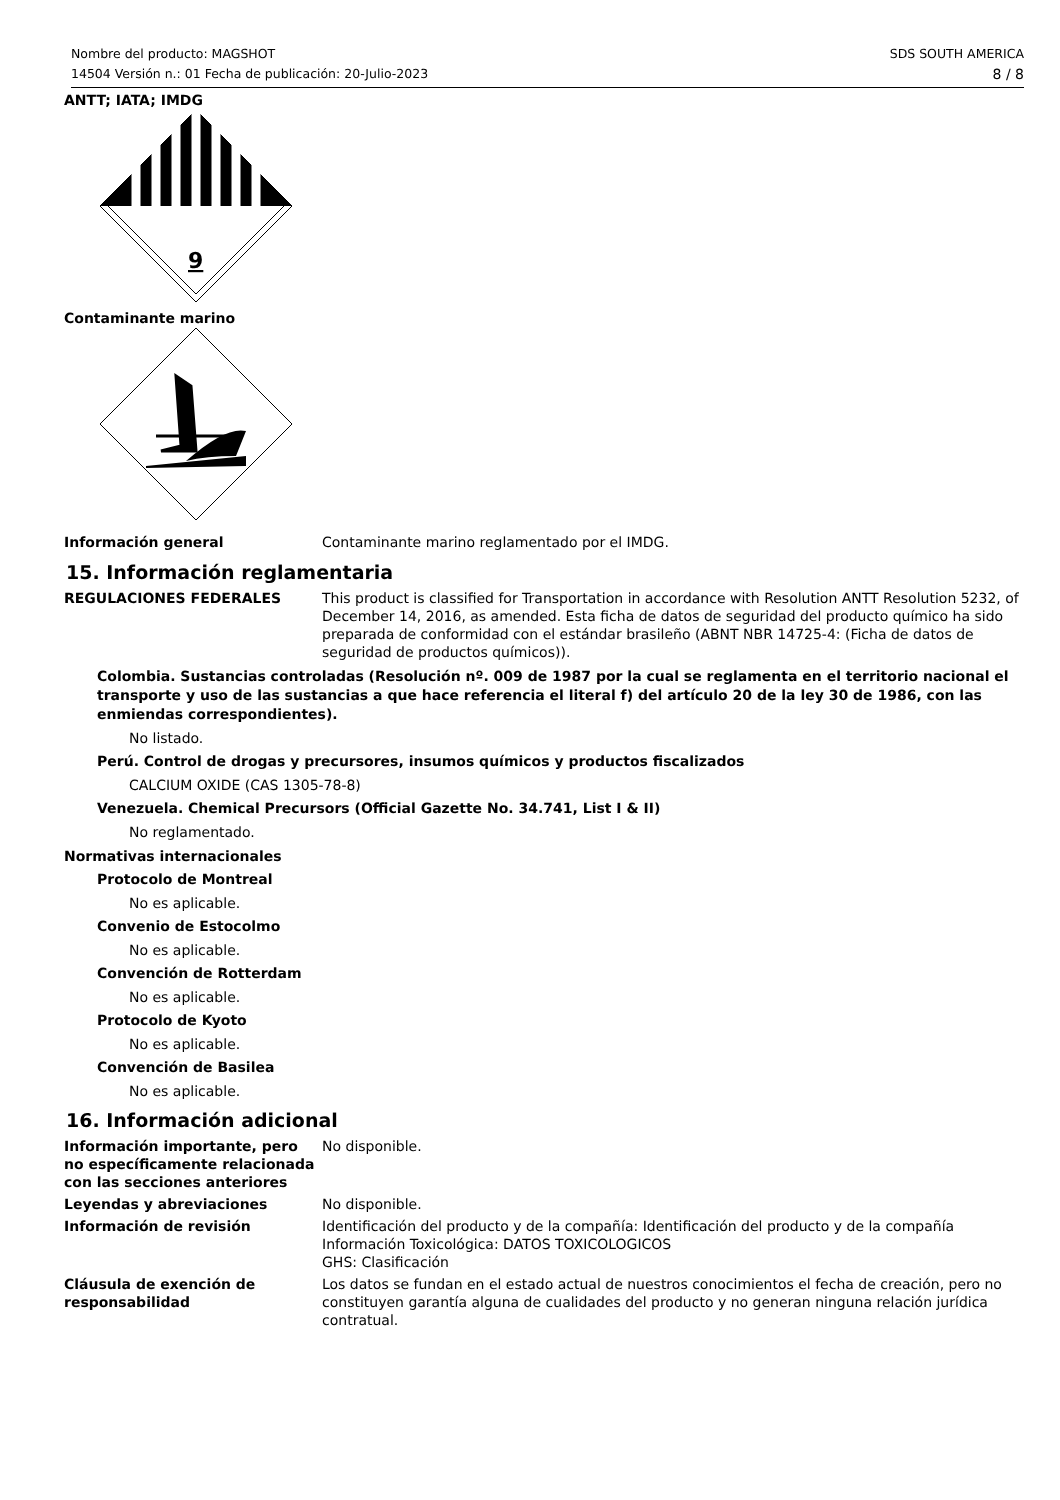Nombre del producto: MAGSHOT
14504 Versión n.: 01 Fecha de publicación: 20-Julio-2023
SDS SOUTH AMERICA
8 / 8
ANTT; IATA; IMDG
9
Contaminante marino
Información general Contaminante marino reglamentado por el IMDG.
15. Información reglamentaria
REGULACIONES FEDERALES This product is classified for Transportation in accordance with Resolution ANTT Resolution 5232, of December 14, 2016, as amended. Esta ficha de datos de seguridad del producto químico ha sido preparada de conformidad con el estándar brasileño (ABNT NBR 14725-4: (Ficha de datos de seguridad de productos químicos)).
Colombia. Sustancias controladas (Resolución nº. 009 de 1987 por la cual se reglamenta en el territorio nacional el transporte y uso de las sustancias a que hace referencia el literal f) del artículo 20 de la ley 30 de 1986, con las enmiendas correspondientes).
No listado.
Perú. Control de drogas y precursores, insumos químicos y productos fiscalizados
CALCIUM OXIDE (CAS 1305-78-8)
Venezuela. Chemical Precursors (Official Gazette No. 34.741, List I & II)
No reglamentado.
Normativas internacionales
Protocolo de Montreal
No es aplicable.
Convenio de Estocolmo
No es aplicable.
Convención de Rotterdam
No es aplicable.
Protocolo de Kyoto
No es aplicable.
Convención de Basilea
No es aplicable.
16. Información adicional
Información importante, pero no específicamente relacionada con las secciones anteriores
No disponible.
Leyendas y abreviaciones No disponible.
Información de revisión Identificación del producto y de la compañía: Identificación del producto y de la compañía
Información Toxicológica: DATOS TOXICOLOGICOS
GHS: Clasificación
Cláusula de exención de responsabilidad
Los datos se fundan en el estado actual de nuestros conocimientos el fecha de creación, pero no constituyen garantía alguna de cualidades del producto y no generan ninguna relación jurídica contratual.